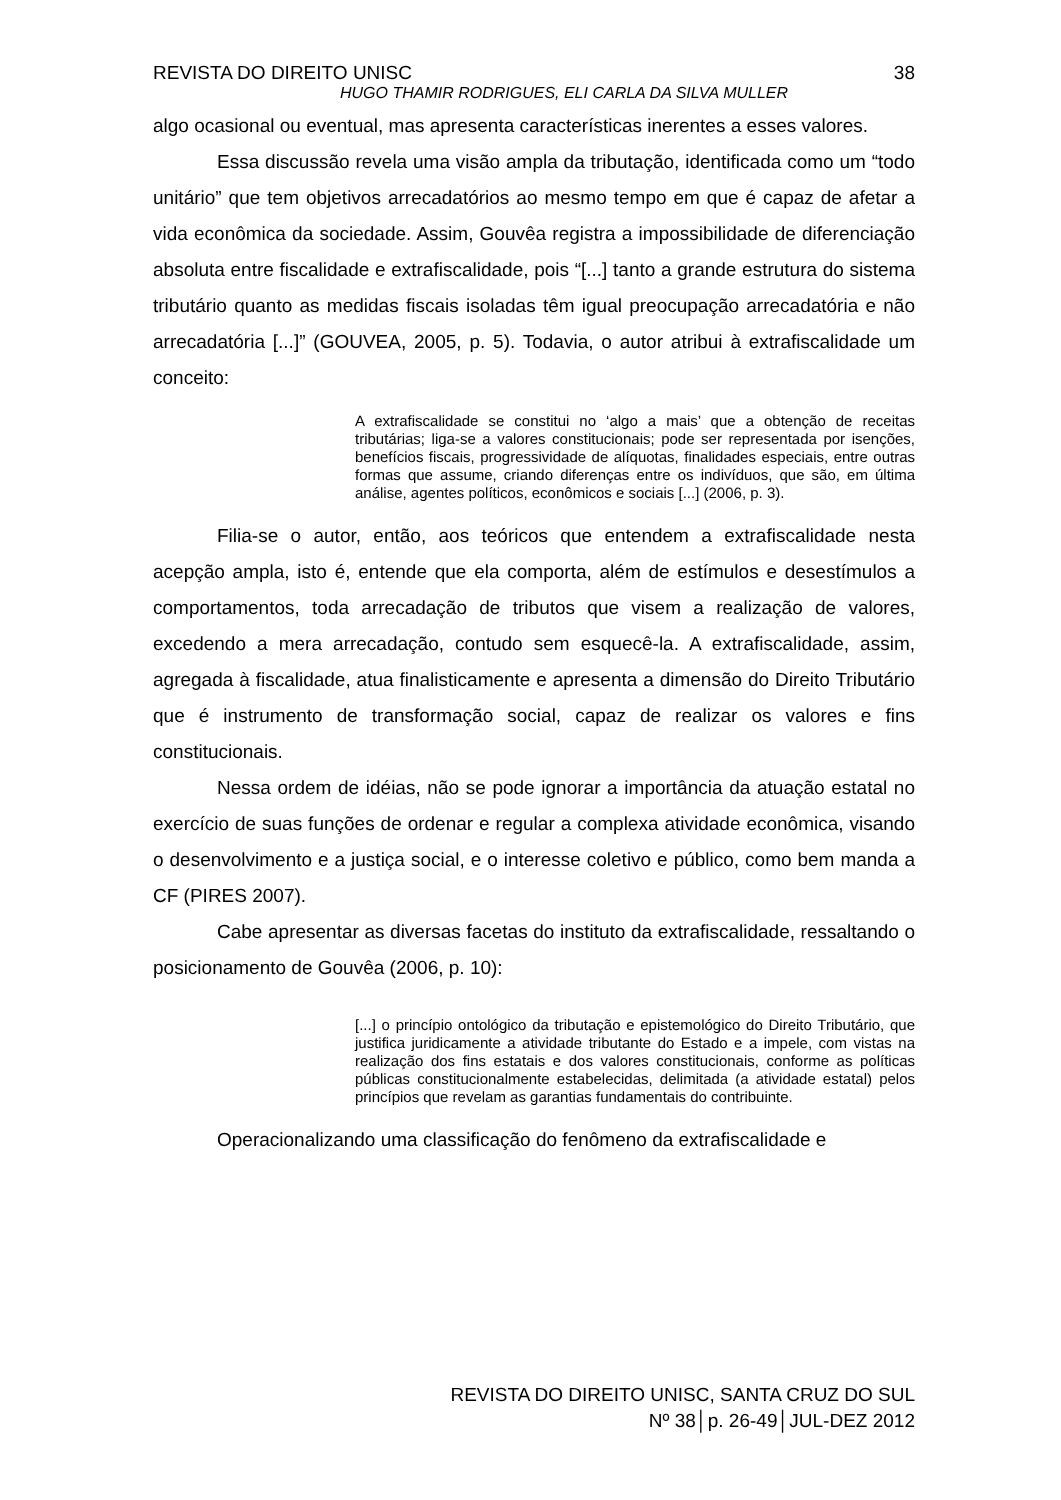REVISTA DO DIREITO UNISC 38
HUGO THAMIR RODRIGUES, ELI CARLA DA SILVA MULLER
algo ocasional ou eventual, mas apresenta características inerentes a esses valores.
Essa discussão revela uma visão ampla da tributação, identificada como um “todo unitário” que tem objetivos arrecadatórios ao mesmo tempo em que é capaz de afetar a vida econômica da sociedade. Assim, Gouvêa registra a impossibilidade de diferenciação absoluta entre fiscalidade e extrafiscalidade, pois “[...] tanto a grande estrutura do sistema tributário quanto as medidas fiscais isoladas têm igual preocupação arrecadatória e não arrecadatória [...]” (GOUVEA, 2005, p. 5). Todavia, o autor atribui à extrafiscalidade um conceito:
A extrafiscalidade se constitui no ‘algo a mais’ que a obtenção de receitas tributárias; liga-se a valores constitucionais; pode ser representada por isenções, benefícios fiscais, progressividade de alíquotas, finalidades especiais, entre outras formas que assume, criando diferenças entre os indivíduos, que são, em última análise, agentes políticos, econômicos e sociais [...] (2006, p. 3).
Filia-se o autor, então, aos teóricos que entendem a extrafiscalidade nesta acepção ampla, isto é, entende que ela comporta, além de estímulos e desestímulos a comportamentos, toda arrecadação de tributos que visem a realização de valores, excedendo a mera arrecadação, contudo sem esquecê-la. A extrafiscalidade, assim, agregada à fiscalidade, atua finalisticamente e apresenta a dimensão do Direito Tributário que é instrumento de transformação social, capaz de realizar os valores e fins constitucionais.
Nessa ordem de idéias, não se pode ignorar a importância da atuação estatal no exercício de suas funções de ordenar e regular a complexa atividade econômica, visando o desenvolvimento e a justiça social, e o interesse coletivo e público, como bem manda a CF (PIRES 2007).
Cabe apresentar as diversas facetas do instituto da extrafiscalidade, ressaltando o posicionamento de Gouvêa (2006, p. 10):
[...] o princípio ontológico da tributação e epistemológico do Direito Tributário, que justifica juridicamente a atividade tributante do Estado e a impele, com vistas na realização dos fins estatais e dos valores constitucionais, conforme as políticas públicas constitucionalmente estabelecidas, delimitada (a atividade estatal) pelos princípios que revelam as garantias fundamentais do contribuinte.
Operacionalizando uma classificação do fenômeno da extrafiscalidade e
REVISTA DO DIREITO UNISC, SANTA CRUZ DO SUL
Nº 38│p. 26-49│JUL-DEZ 2012